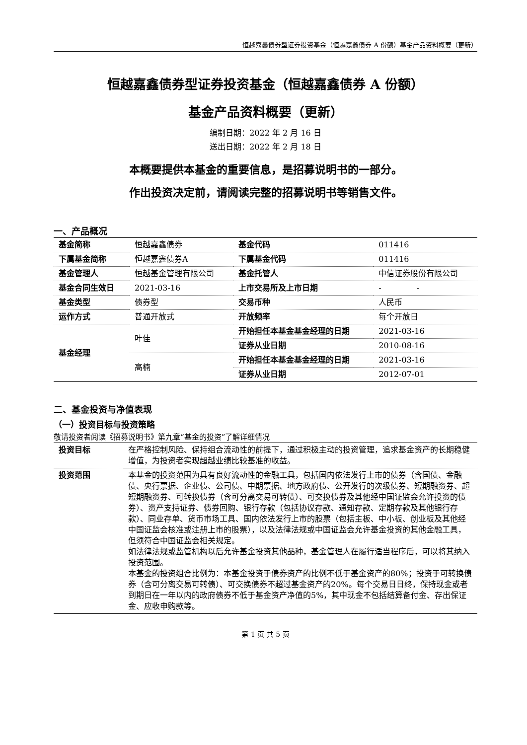恒越嘉鑫债券型证券投资基金（恒越嘉鑫债券 A 份额）基金产品资料概要（更新）
恒越嘉鑫债券型证券投资基金（恒越嘉鑫债券 A 份额）
基金产品资料概要（更新）
编制日期：2022 年 2 月 16 日
送出日期：2022 年 2 月 18 日
本概要提供本基金的重要信息，是招募说明书的一部分。
作出投资决定前，请阅读完整的招募说明书等销售文件。
一、产品概况
| 基金简称 | 恒越嘉鑫债券 | 基金代码 | 011416 |
| 下属基金简称 | 恒越嘉鑫债券A | 下属基金代码 | 011416 |
| 基金管理人 | 恒越基金管理有限公司 | 基金托管人 | 中信证券股份有限公司 |
| 基金合同生效日 | 2021-03-16 | 上市交易所及上市日期 | - - |
| 基金类型 | 债券型 | 交易币种 | 人民币 |
| 运作方式 | 普通开放式 | 开放频率 | 每个开放日 |
| 基金经理 | 叶佳 | 开始担任本基金基金经理的日期 | 2021-03-16 |
| | | 证券从业日期 | 2010-08-16 |
| | 高楠 | 开始担任本基金基金经理的日期 | 2021-03-16 |
| | | 证券从业日期 | 2012-07-01 |
二、基金投资与净值表现
（一）投资目标与投资策略
敬请投资者阅读《招募说明书》第九章“基金的投资”了解详细情况
| 投资目标 | 在严格控制风险、保持组合流动性的前提下，通过积极主动的投资管理，追求基金资产的长期稳健增值，为投资者实现超越业绩比较基准的收益。 |
| 投资范围 | 本基金的投资范围为具有良好流动性的金融工具，包括国内依法发行上市的债券（含国债、金融债、央行票据、企业债、公司债、中期票据、地方政府债、公开发行的次级债券、短期融资券、超短期融资券、可转换债券（含可分离交易可转债）、可交换债券及其他经中国证监会允许投资的债券）、资产支持证券、债券回购、银行存款（包括协议存款、通知存款、定期存款及其他银行存款）、同业存单、货币市场工具、国内依法发行上市的股票（包括主板、中小板、创业板及其他经中国证监会核准或注册上市的股票），以及法律法规或中国证监会允许基金投资的其他金融工具，但须符合中国证监会相关规定。 如法律法规或监管机构以后允许基金投资其他品种，基金管理人在履行适当程序后，可以将其纳入投资范围。 本基金的投资组合比例为：本基金投资于债券资产的比例不低于基金资产的80%；投资于可转换债券（含可分离交易可转债）、可交换债券不超过基金资产的20%。每个交易日日终，保持现金或者到期日在一年以内的政府债券不低于基金资产净值的5%，其中现金不包括结算备付金、存出保证金、应收申购款等。 |
第 1 页 共 5 页